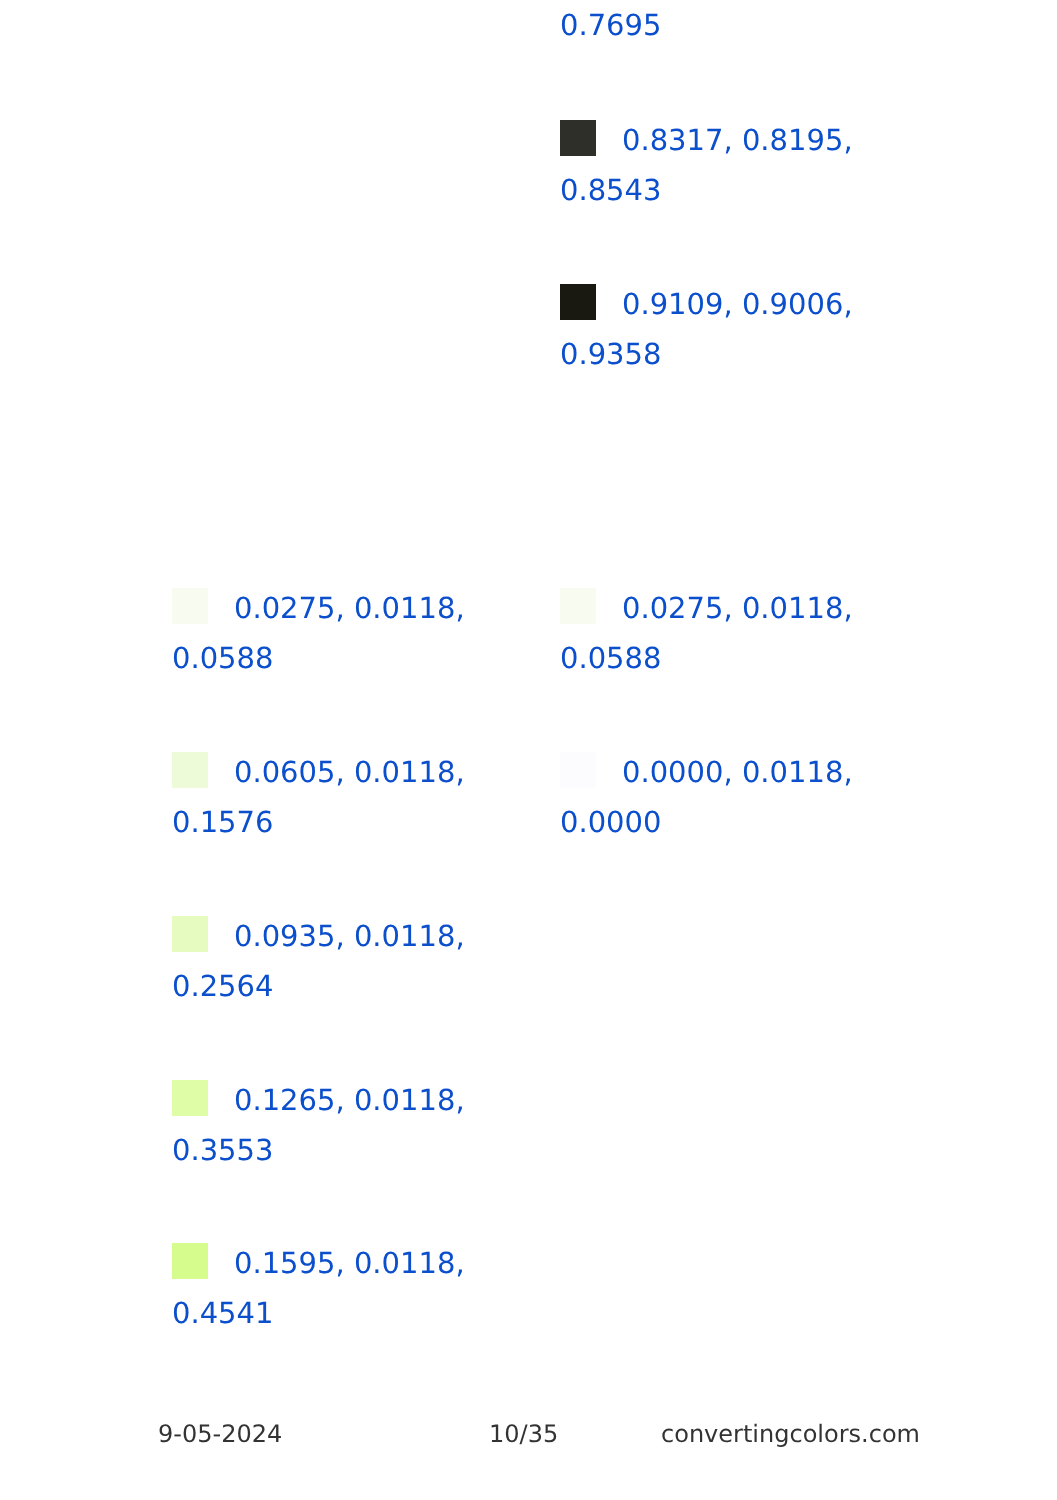0.7695
0.8317, 0.8195, 0.8543
0.9109, 0.9006, 0.9358
0.0275, 0.0118, 0.0588
0.0275, 0.0118, 0.0588
0.0605, 0.0118, 0.1576
0.0000, 0.0118, 0.0000
0.0935, 0.0118, 0.2564
0.1265, 0.0118, 0.3553
0.1595, 0.0118, 0.4541
9-05-2024 10/35 convertingcolors.com